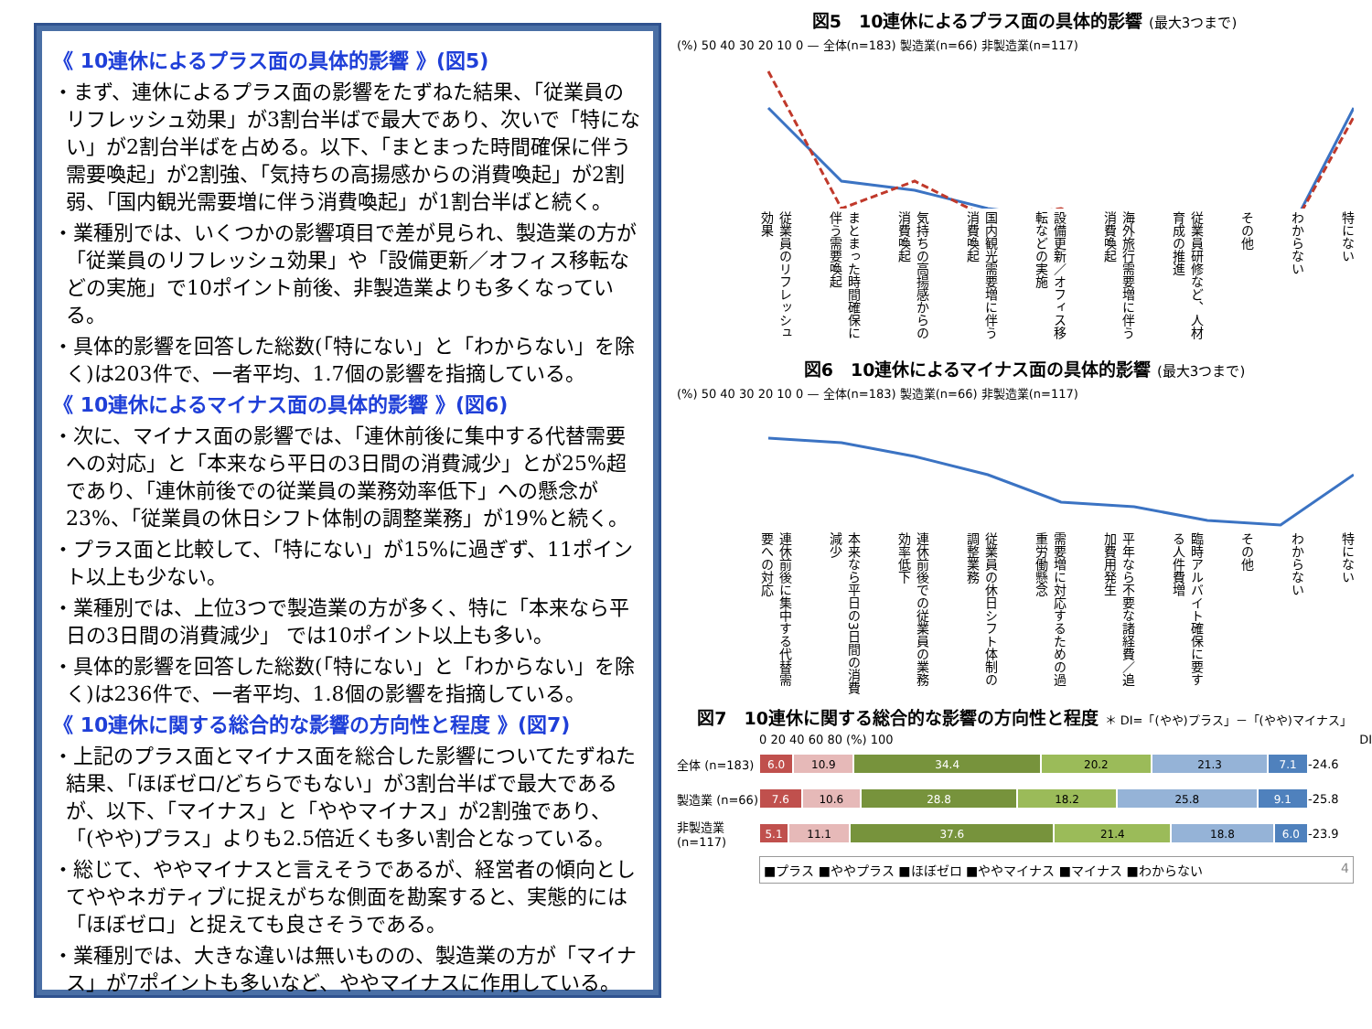《 10連休によるプラス面の具体的影響 》(図5)
・まず、連休によるプラス面の影響をたずねた結果、「従業員のリフレッシュ効果」が3割台半ばで最大であり、次いで「特にない」が2割台半ばを占める。以下、「まとまった時間確保に伴う需要喚起」が2割強、「気持ちの高揚感からの消費喚起」が2割弱、「国内観光需要増に伴う消費喚起」が1割台半ばと続く。
・業種別では、いくつかの影響項目で差が見られ、製造業の方が「従業員のリフレッシュ効果」や「設備更新／オフィス移転などの実施」で10ポイント前後、非製造業よりも多くなっている。
・具体的影響を回答した総数(「特にない」と「わからない」を除く)は203件で、一者平均、1.7個の影響を指摘している。
《 10連休によるマイナス面の具体的影響 》(図6)
・次に、マイナス面の影響では、「連休前後に集中する代替需要への対応」と「本来なら平日の3日間の消費減少」とが25%超であり、「連休前後での従業員の業務効率低下」への懸念が23%、「従業員の休日シフト体制の調整業務」が19%と続く。
・プラス面と比較して、「特にない」が15%に過ぎず、11ポイント以上も少ない。
・業種別では、上位3つで製造業の方が多く、特に「本来なら平日の3日間の消費減少」 では10ポイント以上も多い。
・具体的影響を回答した総数(「特にない」と「わからない」を除く)は236件で、一者平均、1.8個の影響を指摘している。
《 10連休に関する総合的な影響の方向性と程度 》(図7)
・上記のプラス面とマイナス面を総合した影響についてたずねた結果、「ほぼゼロ/どちらでもない」が3割台半ばで最大であるが、以下、「マイナス」と「ややマイナス」が2割強であり、「(やや)プラス」よりも2.5倍近くも多い割合となっている。
・総じて、ややマイナスと言えそうであるが、経営者の傾向としてややネガティブに捉えがちな側面を勘案すると、実態的には「ほぼゼロ」と捉えても良さそうである。
・業種別では、大きな違いは無いものの、製造業の方が「マイナス」が7ポイントも多いなど、ややマイナスに作用している。
図5　10連休によるプラス面の具体的影響 (最大3つまで)
(%) 50 40 30 20 10 0 — 全体(n=183) 製造業(n=66) 非製造業(n=117)
従業員のリフレッシュ効果 まとまった時間確保に伴う需要喚起 気持ちの高揚感からの消費喚起 国内観光需要増に伴う消費喚起 設備更新／オフィス移転などの実施 海外旅行需要増に伴う消費喚起 従業員研修など、人材育成の推進 その他 わからない 特にない
図6　10連休によるマイナス面の具体的影響 (最大3つまで)
(%) 50 40 30 20 10 0 — 全体(n=183) 製造業(n=66) 非製造業(n=117)
連休前後に集中する代替需要への対応 本来なら平日の3日間の消費減少 連休前後での従業員の業務効率低下 従業員の休日シフト体制の調整業務 需要増に対応するための過重労働懸念 平年なら不要な諸経費／追加費用発生 臨時アルバイト確保に要する人件費増 その他 わからない 特にない
図7　10連休に関する総合的な影響の方向性と程度 ＊ DI=「(やや)プラス」－「(やや)マイナス」
0 20 40 60 80 (%) 100 DI
全体 (n=183)
6.0 10.9 34.4 20.2 21.3 7.1
-24.6
製造業 (n=66)
7.6 10.6 28.8 18.2 25.8 9.1
-25.8
非製造業 (n=117)
5.1 11.1 37.6 21.4 18.8 6.0
-23.9
■プラス ■ややプラス ■ほぼゼロ ■ややマイナス ■マイナス ■わからない 4